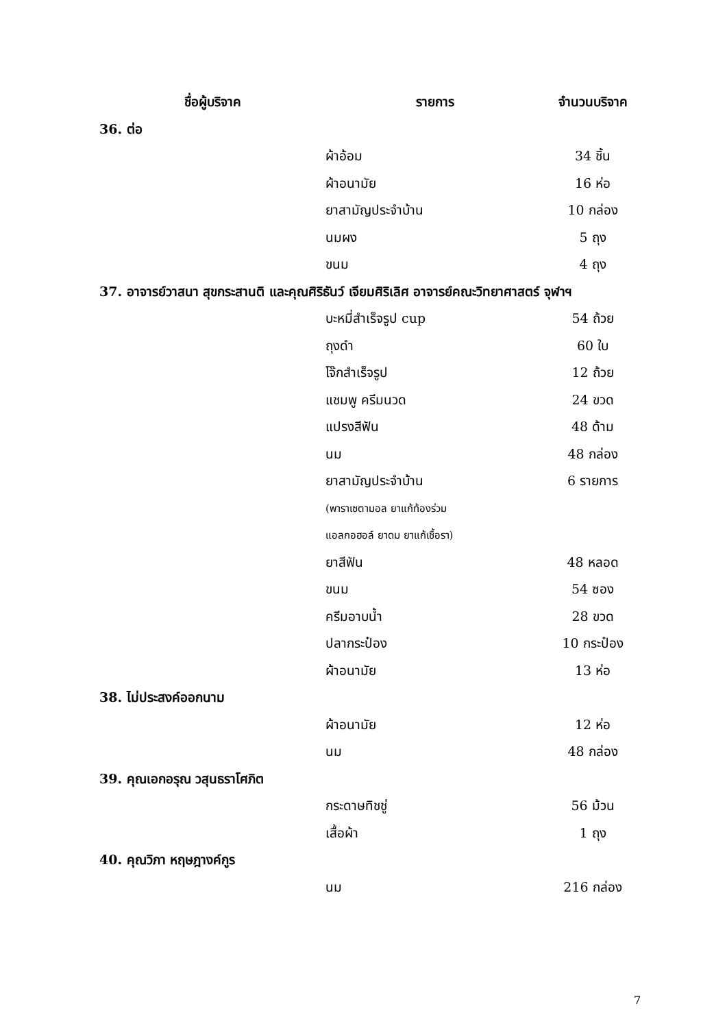| ชื่อผู้บริจาค | รายการ | จำนวนบริจาค |
| --- | --- | --- |
| 36. ต่อ | | |
| | ผ้าอ้อม | 34 ชิ้น |
| | ผ้าอนามัย | 16 ห่อ |
| | ยาสามัญประจำบ้าน | 10 กล่อง |
| | นมผง | 5 ถุง |
| | ขนม | 4 ถุง |
| 37. อาจารย์วาสนา สุขกระสานติ และคุณศิริธันว์ เจียมศิริเลิศ อาจารย์คณะวิทยาศาสตร์ จุฬาฯ | | |
| | บะหมี่สำเร็จรูป cup | 54 ถ้วย |
| | ถุงดำ | 60 ใบ |
| | โจ๊กสำเร็จรูป | 12 ถ้วย |
| | แชมพู ครีมนวด | 24 ขวด |
| | แปรงสีฟัน | 48 ด้าม |
| | นม | 48 กล่อง |
| | ยาสามัญประจำบ้าน | 6 รายการ |
| | (พาราเซตามอล ยาแก้ท้องร่วม | |
| | แอลกอฮอล์ ยาดม ยาแก้เชื้อรา) | |
| | ยาสีฟัน | 48 หลอด |
| | ขนม | 54 ซอง |
| | ครีมอาบน้ำ | 28 ขวด |
| | ปลากระป๋อง | 10 กระป๋อง |
| | ผ้าอนามัย | 13 ห่อ |
| 38. ไม่ประสงค์ออกนาม | | |
| | ผ้าอนามัย | 12 ห่อ |
| | นม | 48 กล่อง |
| 39. คุณเอกอรุณ วสุนธราโศภิต | | |
| | กระดาษทิชชู่ | 56 ม้วน |
| | เสื้อผ้า | 1 ถุง |
| 40. คุณวิภา หฤษฎางค์กูร | | |
| | นม | 216 กล่อง |
7